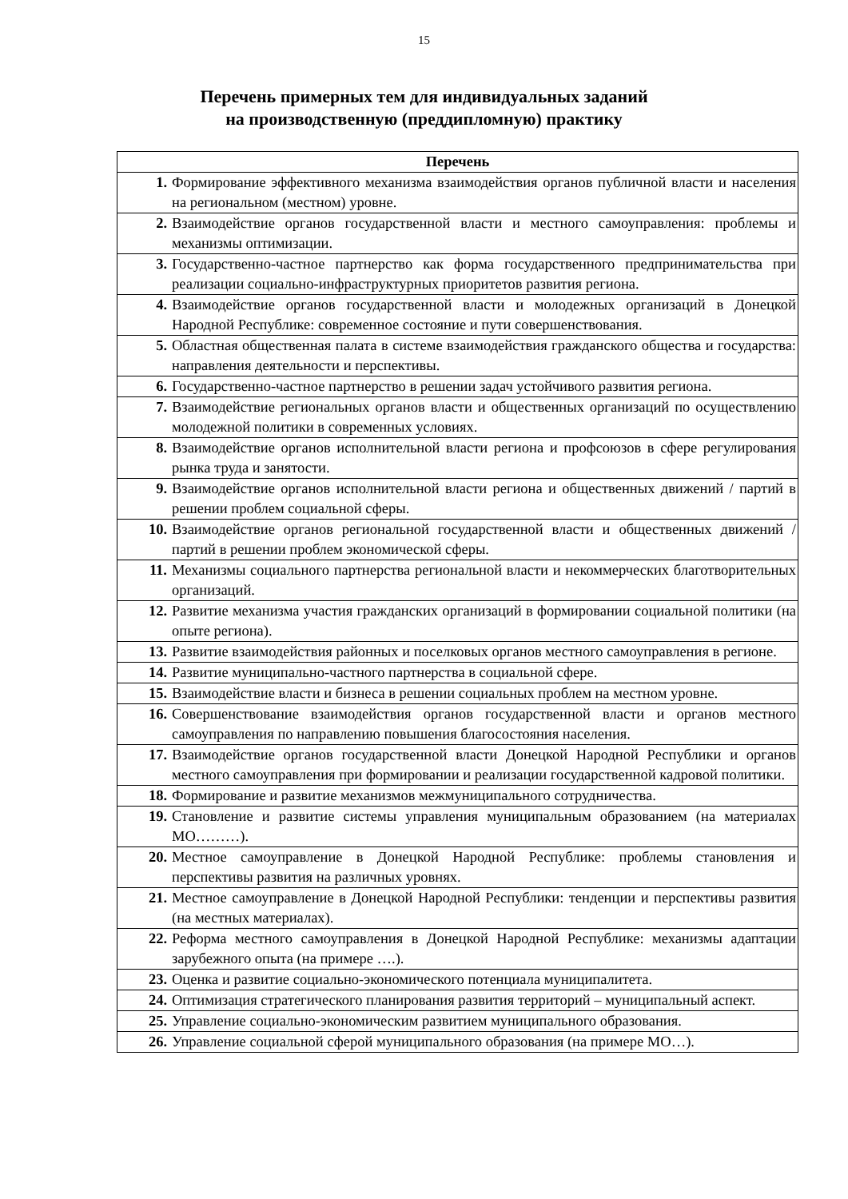15
Перечень примерных тем для индивидуальных заданий
на производственную (преддипломную) практику
| Перечень | |
| --- | --- |
| 1. | Формирование эффективного механизма взаимодействия органов публичной власти и населения на региональном (местном) уровне. |
| 2. | Взаимодействие органов государственной власти и местного самоуправления: проблемы и механизмы оптимизации. |
| 3. | Государственно-частное партнерство как форма государственного предпринимательства при реализации социально-инфраструктурных приоритетов развития региона. |
| 4. | Взаимодействие органов государственной власти и молодежных организаций в Донецкой Народной Республике: современное состояние и пути совершенствования. |
| 5. | Областная общественная палата в системе взаимодействия гражданского общества и государства: направления деятельности и перспективы. |
| 6. | Государственно-частное партнерство в решении задач устойчивого развития региона. |
| 7. | Взаимодействие региональных органов власти и общественных организаций по осуществлению молодежной политики в современных условиях. |
| 8. | Взаимодействие органов исполнительной власти региона и профсоюзов в сфере регулирования рынка труда и занятости. |
| 9. | Взаимодействие органов исполнительной власти региона и общественных движений / партий в решении проблем социальной сферы. |
| 10. | Взаимодействие органов региональной государственной власти и общественных движений / партий в решении проблем экономической сферы. |
| 11. | Механизмы социального партнерства региональной власти и некоммерческих благотворительных организаций. |
| 12. | Развитие механизма участия гражданских организаций в формировании социальной политики (на опыте региона). |
| 13. | Развитие взаимодействия районных и поселковых органов местного самоуправления в регионе. |
| 14. | Развитие муниципально-частного партнерства в социальной сфере. |
| 15. | Взаимодействие власти и бизнеса в решении социальных проблем на местном уровне. |
| 16. | Совершенствование взаимодействия органов государственной власти и органов местного самоуправления по направлению повышения благосостояния населения. |
| 17. | Взаимодействие органов государственной власти Донецкой Народной Республики и органов местного самоуправления при формировании и реализации государственной кадровой политики. |
| 18. | Формирование и развитие механизмов межмуниципального сотрудничества. |
| 19. | Становление и развитие системы управления муниципальным образованием (на материалах МО………). |
| 20. | Местное самоуправление в Донецкой Народной Республике: проблемы становления и перспективы развития на различных уровнях. |
| 21. | Местное самоуправление в Донецкой Народной Республики: тенденции и перспективы развития (на местных материалах). |
| 22. | Реформа местного самоуправления в Донецкой Народной Республике: механизмы адаптации зарубежного опыта (на примере ….). |
| 23. | Оценка и развитие социально-экономического потенциала муниципалитета. |
| 24. | Оптимизация стратегического планирования развития территорий – муниципальный аспект. |
| 25. | Управление социально-экономическим развитием муниципального образования. |
| 26. | Управление социальной сферой муниципального образования (на примере МО…). |